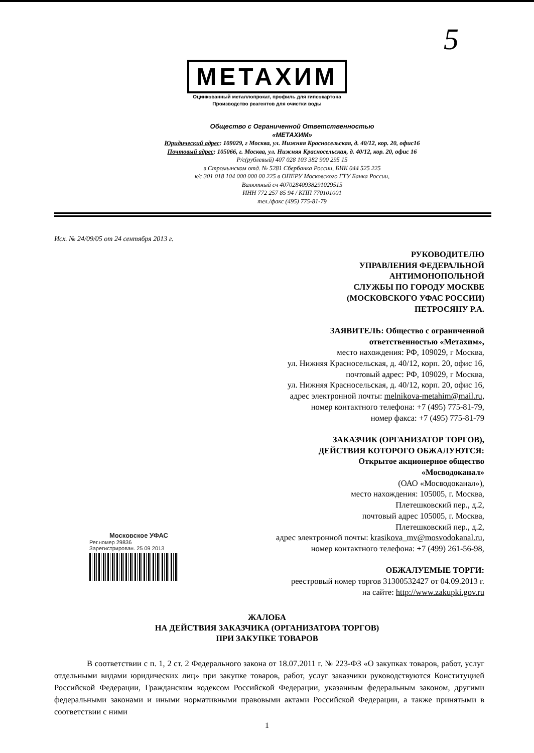5
МЕТАХИМ
Оцинкованный металлопрокат, профиль для гипсокартона
Производство реагентов для очистки воды
Общество с Ограниченной Ответственностью
«МЕТАХИМ»
Юридический адрес: 109029, г Москва, ул. Нижняя Красносельская, д. 40/12, кор. 20, офис16
Почтовый адрес: 105066, г. Москва, ул. Нижняя Красносельская, д. 40/12, кор. 20, офис 16
Р/с(рублевый) 407 028 103 382 900 295 15
в Стромынском отд. № 5281 Сбербанка России, БИК 044 525 225
к/с 301 018 104 000 000 00 225 в ОПЕРУ Московского ГТУ Банка России,
Валютный сч 40702840938291029515
ИНН 772 257 85 94 / КПП 770101001
тел./факс (495) 775-81-79
Исх. № 24/09/05 от 24 сентября 2013 г.
РУКОВОДИТЕЛЮ
УПРАВЛЕНИЯ ФЕДЕРАЛЬНОЙ
АНТИМОНОПОЛЬНОЙ
СЛУЖБЫ ПО ГОРОДУ МОСКВЕ
(МОСКОВСКОГО УФАС РОССИИ)
ПЕТРОСЯНУ Р.А.
ЗАЯВИТЕЛЬ: Общество с ограниченной
ответственностью «Метахим»,
место нахождения: РФ, 109029, г Москва,
ул. Нижняя Красносельская, д. 40/12, корп. 20, офис 16,
почтовый адрес: РФ, 109029, г Москва,
ул. Нижняя Красносельская, д. 40/12, корп. 20, офис 16,
адрес электронной почты: melnikova-metahim@mail.ru,
номер контактного телефона: +7 (495) 775-81-79,
номер факса: +7 (495) 775-81-79
ЗАКАЗЧИК (ОРГАНИЗАТОР ТОРГОВ),
ДЕЙСТВИЯ КОТОРОГО ОБЖАЛУЮТСЯ:
Открытое акционерное общество
«Мосводоканал»
(ОАО «Мосводоканал»),
место нахождения: 105005, г. Москва,
Плетешковский пер., д.2,
почтовый адрес 105005, г. Москва,
Плетешковский пер., д.2,
адрес электронной почты: krasikova_mv@mosvodokanal.ru,
номер контактного телефона: +7 (499) 261-56-98,
ОБЖАЛУЕМЫЕ ТОРГИ:
реестровый номер торгов 31300532427 от 04.09.2013 г.
на сайте: http://www.zakupki.gov.ru
Московское УФАС
Рег.номер 29836
Зарегистрирован. 25 09 2013
ЖАЛОБА
НА ДЕЙСТВИЯ ЗАКАЗЧИКА (ОРГАНИЗАТОРА ТОРГОВ)
ПРИ ЗАКУПКЕ ТОВАРОВ
В соответствии с п. 1, 2 ст. 2 Федерального закона от 18.07.2011 г. № 223-ФЗ «О закупках товаров, работ, услуг отдельными видами юридических лиц» при закупке товаров, работ, услуг заказчики руководствуются Конституцией Российской Федерации, Гражданским кодексом Российской Федерации, указанным федеральным законом, другими федеральными законами и иными нормативными правовыми актами Российской Федерации, а также принятыми в соответствии с ними
1